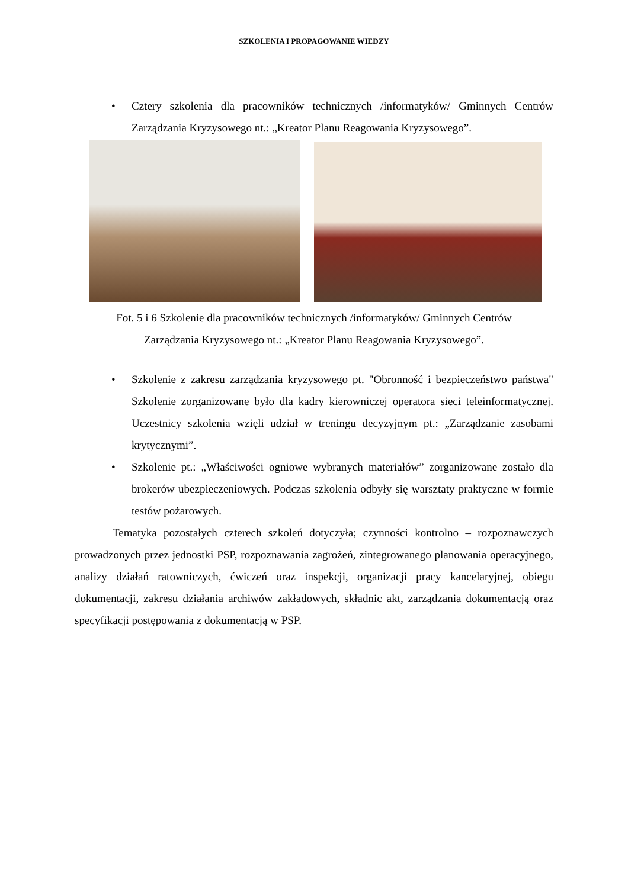SZKOLENIA I PROPAGOWANIE WIEDZY
• Cztery szkolenia dla pracowników technicznych /informatyków/ Gminnych Centrów Zarządzania Kryzysowego nt.: „Kreator Planu Reagowania Kryzysowego”.
Fot. 5 i 6 Szkolenie dla pracowników technicznych /informatyków/ Gminnych Centrów
Zarządzania Kryzysowego nt.: „Kreator Planu Reagowania Kryzysowego”.
• Szkolenie z zakresu zarządzania kryzysowego pt. "Obronność i bezpieczeństwo państwa" Szkolenie zorganizowane było dla kadry kierowniczej operatora sieci teleinformatycznej. Uczestnicy szkolenia wzięli udział w treningu decyzyjnym pt.: „Zarządzanie zasobami krytycznymi”.
• Szkolenie pt.: „Właściwości ogniowe wybranych materiałów” zorganizowane zostało dla brokerów ubezpieczeniowych. Podczas szkolenia odbyły się warsztaty praktyczne w formie testów pożarowych.
Tematyka pozostałych czterech szkoleń dotyczyła; czynności kontrolno – rozpoznawczych prowadzonych przez jednostki PSP, rozpoznawania zagrożeń, zintegrowanego planowania operacyjnego, analizy działań ratowniczych, ćwiczeń oraz inspekcji, organizacji pracy kancelaryjnej, obiegu dokumentacji, zakresu działania archiwów zakładowych, składnic akt, zarządzania dokumentacją oraz specyfikacji postępowania z dokumentacją w PSP.